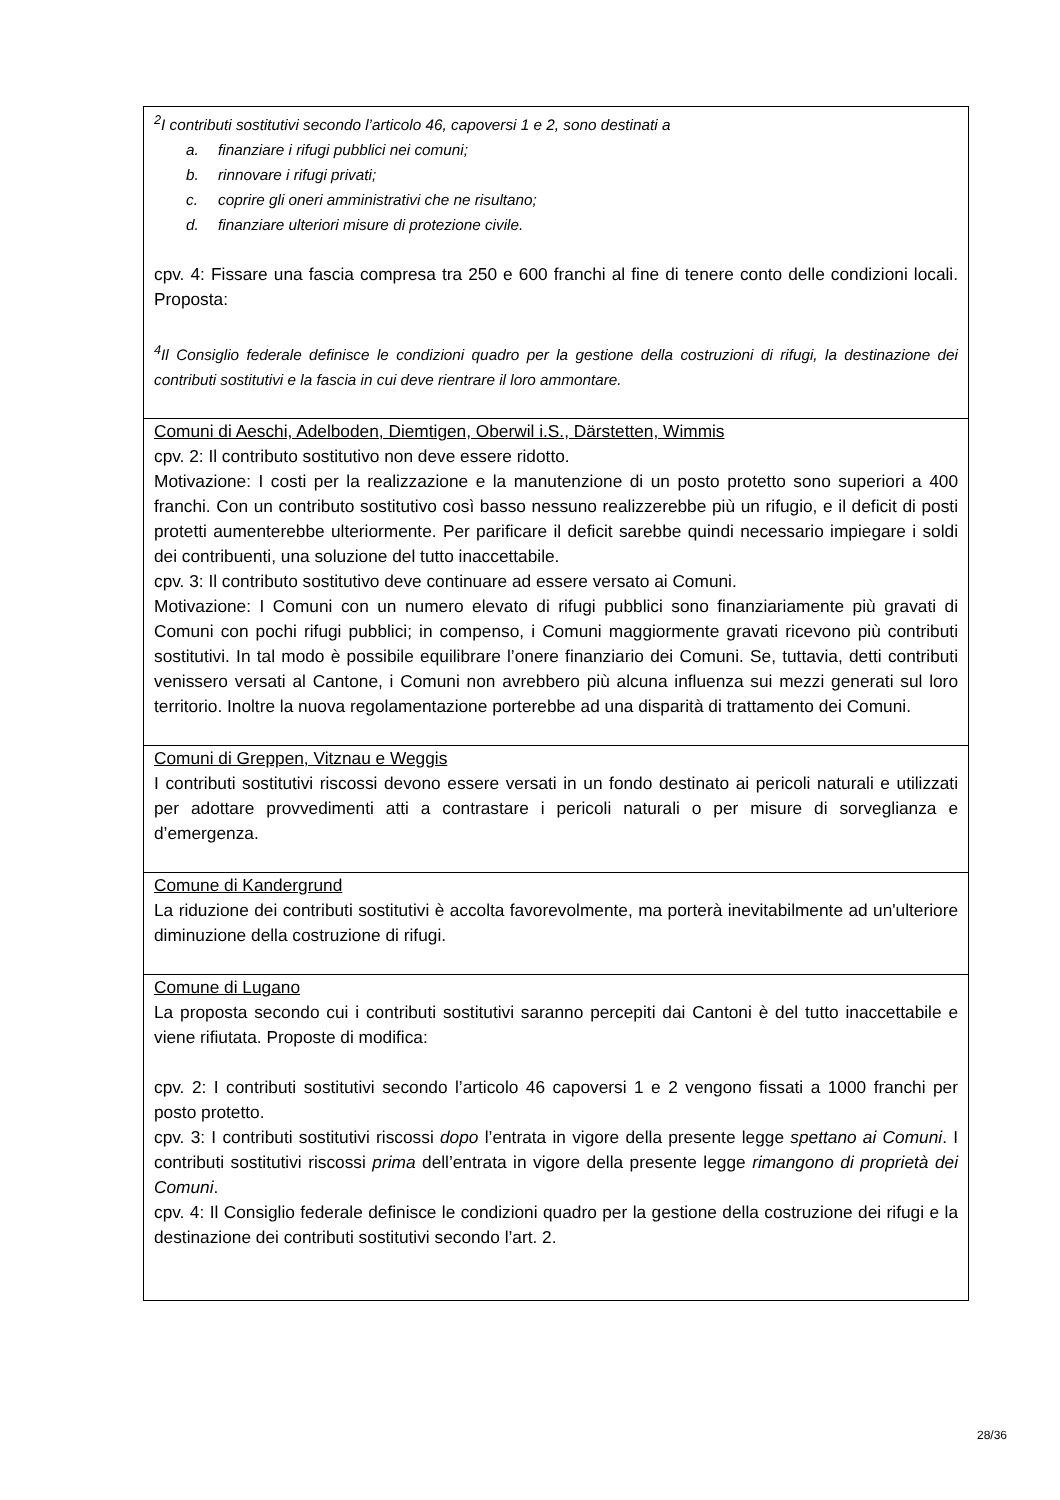| <sup>2</sup> I contributi sostitutivi secondo l’articolo 46, capoversi 1 e 2, sono destinati a a. finanziare i rifugi pubblici nei comuni; b. rinnovare i rifugi privati; c. coprire gli oneri amministrativi che ne risultano; d. finanziare ulteriori misure di protezione civile. cpv. 4: Fissare una fascia compresa tra 250 e 600 franchi al fine di tenere conto delle condizioni locali. Proposta: <sup>4</sup> Il Consiglio federale definisce le condizioni quadro per la gestione della costruzioni di rifugi, la destinazione dei contributi sostitutivi e la fascia in cui deve rientrare il loro ammontare. |
| Comuni di Aeschi, Adelboden, Diemtigen, Oberwil i.S., Därstetten, Wimmis cpv. 2: Il contributo sostitutivo non deve essere ridotto. Motivazione: I costi per la realizzazione e la manutenzione di un posto protetto sono superiori a 400 franchi. Con un contributo sostitutivo così basso nessuno realizzerebbe più un rifugio, e il deficit di posti protetti aumenterebbe ulteriormente. Per parificare il deficit sarebbe quindi necessario impiegare i soldi dei contribuenti, una soluzione del tutto inaccettabile. cpv. 3: Il contributo sostitutivo deve continuare ad essere versato ai Comuni. Motivazione: I Comuni con un numero elevato di rifugi pubblici sono finanziariamente più gravati di Comuni con pochi rifugi pubblici; in compenso, i Comuni maggiormente gravati ricevono più contributi sostitutivi. In tal modo è possibile equilibrare l’onere finanziario dei Comuni. Se, tuttavia, detti contributi venissero versati al Cantone, i Comuni non avrebbero più alcuna influenza sui mezzi generati sul loro territorio. Inoltre la nuova regolamentazione porterebbe ad una disparità di trattamento dei Comuni. |
| Comuni di Greppen, Vitznau e Weggis I contributi sostitutivi riscossi devono essere versati in un fondo destinato ai pericoli naturali e utilizzati per adottare provvedimenti atti a contrastare i pericoli naturali o per misure di sorveglianza e d’emergenza. |
| Comune di Kandergrund La riduzione dei contributi sostitutivi è accolta favorevolmente, ma porterà inevitabilmente ad un'ulteriore diminuzione della costruzione di rifugi. |
| Comune di Lugano La proposta secondo cui i contributi sostitutivi saranno percepiti dai Cantoni è del tutto inaccettabile e viene rifiutata. Proposte di modifica: cpv. 2: I contributi sostitutivi secondo l’articolo 46 capoversi 1 e 2 vengono fissati a 1000 franchi per posto protetto. cpv. 3: I contributi sostitutivi riscossi dopo l’entrata in vigore della presente legge spettano ai Comuni . I contributi sostitutivi riscossi prima dell’entrata in vigore della presente legge rimangono di proprietà dei Comuni . cpv. 4: Il Consiglio federale definisce le condizioni quadro per la gestione della costruzione dei rifugi e la destinazione dei contributi sostitutivi secondo l’art. 2. |
28/36